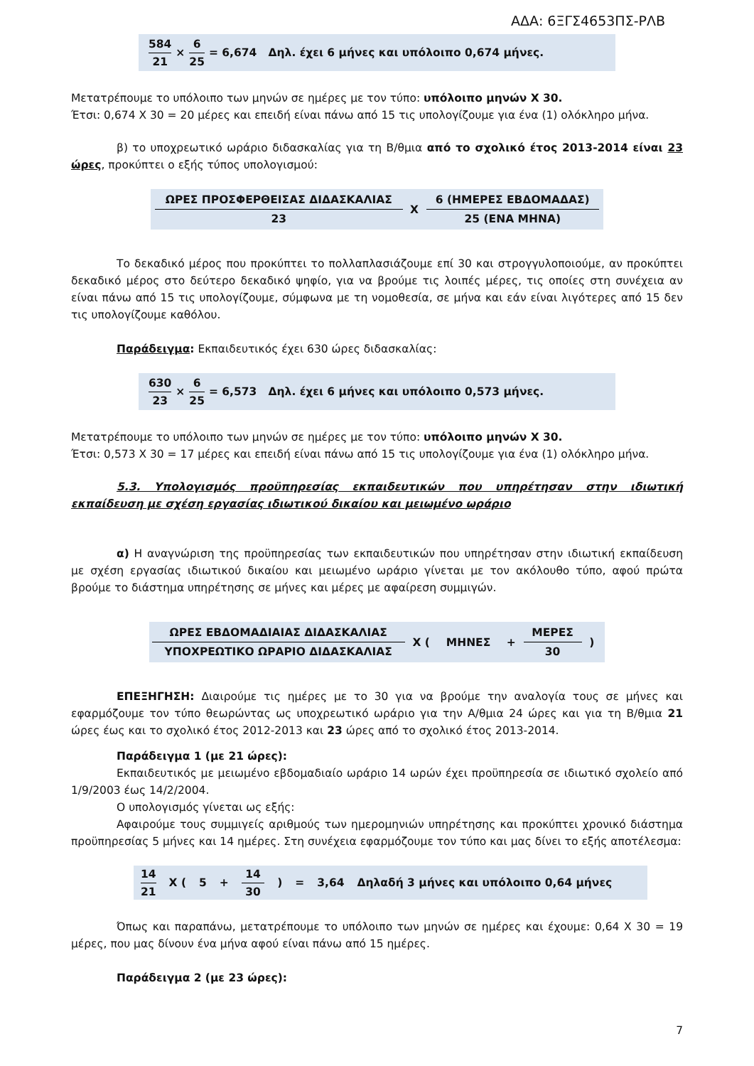ΑΔΑ: 6ΞΓΣ4653ΠΣ-ΡΛΒ
584 21 × 6 25 = 6,674 Δηλ. έχει 6 μήνες και υπόλοιπο 0,674 μήνες.
Μετατρέπουμε το υπόλοιπο των μηνών σε ημέρες με τον τύπο: υπόλοιπο μηνών Χ 30.
Έτσι: 0,674 Χ 30 = 20 μέρες και επειδή είναι πάνω από 15 τις υπολογίζουμε για ένα (1) ολόκληρο μήνα.
β) το υποχρεωτικό ωράριο διδασκαλίας για τη Β/θμια από το σχολικό έτος 2013-2014 είναι 23 ώρες, προκύπτει ο εξής τύπος υπολογισμού:
| ΩΡΕΣ ΠΡΟΣΦΕΡΘΕΙΣΑΣ ΔΙΔΑΣΚΑΛΙΑΣ | Χ | 6 (ΗΜΕΡΕΣ ΕΒΔΟΜΑΔΑΣ) |
| 23 | | 25 (ΕΝΑ ΜΗΝΑ) |
Το δεκαδικό μέρος που προκύπτει το πολλαπλασιάζουμε επί 30 και στρογγυλοποιούμε, αν προκύπτει δεκαδικό μέρος στο δεύτερο δεκαδικό ψηφίο, για να βρούμε τις λοιπές μέρες, τις οποίες στη συνέχεια αν είναι πάνω από 15 τις υπολογίζουμε, σύμφωνα με τη νομοθεσία, σε μήνα και εάν είναι λιγότερες από 15 δεν τις υπολογίζουμε καθόλου.
Παράδειγμα: Εκπαιδευτικός έχει 630 ώρες διδασκαλίας:
630 23 × 6 25 = 6,573 Δηλ. έχει 6 μήνες και υπόλοιπο 0,573 μήνες.
Μετατρέπουμε το υπόλοιπο των μηνών σε ημέρες με τον τύπο: υπόλοιπο μηνών Χ 30.
Έτσι: 0,573 Χ 30 = 17 μέρες και επειδή είναι πάνω από 15 τις υπολογίζουμε για ένα (1) ολόκληρο μήνα.
5.3. Υπολογισμός προϋπηρεσίας εκπαιδευτικών που υπηρέτησαν στην ιδιωτική εκπαίδευση με σχέση εργασίας ιδιωτικού δικαίου και μειωμένο ωράριο
α) Η αναγνώριση της προϋπηρεσίας των εκπαιδευτικών που υπηρέτησαν στην ιδιωτική εκπαίδευση με σχέση εργασίας ιδιωτικού δικαίου και μειωμένο ωράριο γίνεται με τον ακόλουθο τύπο, αφού πρώτα βρούμε το διάστημα υπηρέτησης σε μήνες και μέρες με αφαίρεση συμμιγών.
| ΩΡΕΣ ΕΒΔΟΜΑΔΙΑΙΑΣ ΔΙΔΑΣΚΑΛΙΑΣ | Χ ( | ΜΗΝΕΣ | + | ΜΕΡΕΣ | ) |
| ΥΠΟΧΡΕΩΤΙΚΟ ΩΡΑΡΙΟ ΔΙΔΑΣΚΑΛΙΑΣ | | | | 30 | |
ΕΠΕΞΗΓΗΣΗ: Διαιρούμε τις ημέρες με το 30 για να βρούμε την αναλογία τους σε μήνες και εφαρμόζουμε τον τύπο θεωρώντας ως υποχρεωτικό ωράριο για την Α/θμια 24 ώρες και για τη Β/θμια 21 ώρες έως και το σχολικό έτος 2012-2013 και 23 ώρες από το σχολικό έτος 2013-2014.
Παράδειγμα 1 (με 21 ώρες):
Εκπαιδευτικός με μειωμένο εβδομαδιαίο ωράριο 14 ωρών έχει προϋπηρεσία σε ιδιωτικό σχολείο από 1/9/2003 έως 14/2/2004.
Ο υπολογισμός γίνεται ως εξής:
Αφαιρούμε τους συμμιγείς αριθμούς των ημερομηνιών υπηρέτησης και προκύπτει χρονικό διάστημα προϋπηρεσίας 5 μήνες και 14 ημέρες. Στη συνέχεια εφαρμόζουμε τον τύπο και μας δίνει το εξής αποτέλεσμα:
14 21 Χ (5 + 14 30) = 3,64 Δηλαδή 3 μήνες και υπόλοιπο 0,64 μήνες
Όπως και παραπάνω, μετατρέπουμε το υπόλοιπο των μηνών σε ημέρες και έχουμε: 0,64 Χ 30 = 19 μέρες, που μας δίνουν ένα μήνα αφού είναι πάνω από 15 ημέρες.
Παράδειγμα 2 (με 23 ώρες):
7